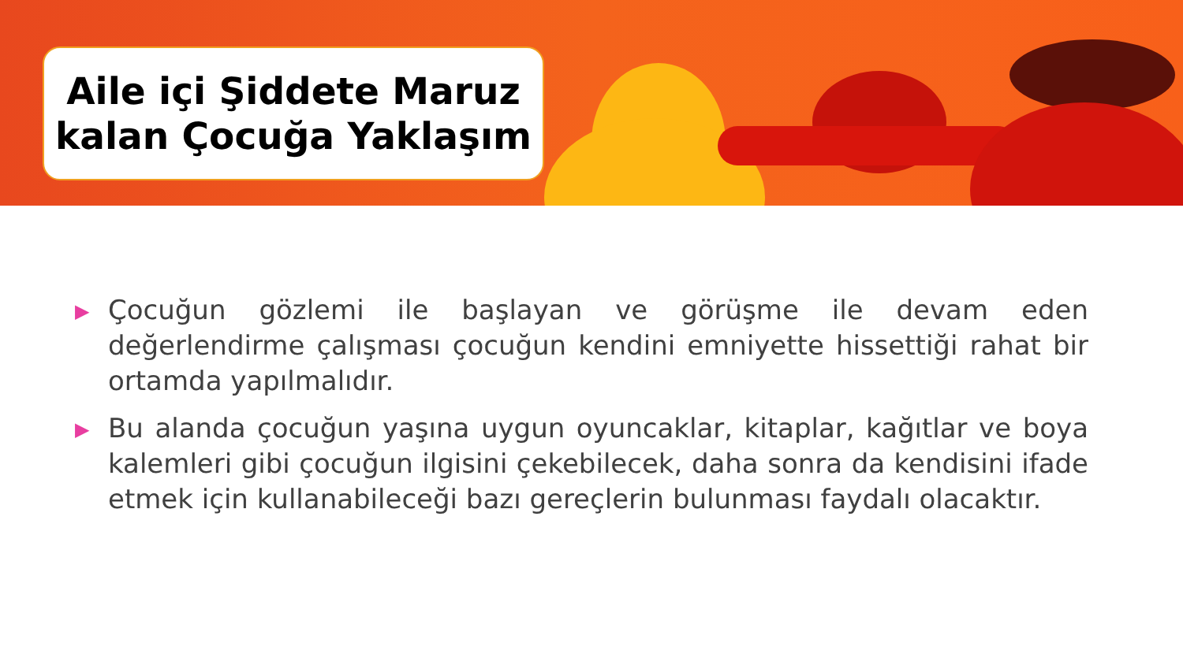Aile içi Şiddete Maruz
kalan Çocuğa Yaklaşım
▶ Çocuğun gözlemi ile başlayan ve görüşme ile devam eden değerlendirme çalışması çocuğun kendini emniyette hissettiği rahat bir ortamda yapılmalıdır.
▶ Bu alanda çocuğun yaşına uygun oyuncaklar, kitaplar, kağıtlar ve boya kalemleri gibi çocuğun ilgisini çekebilecek, daha sonra da kendisini ifade etmek için kullanabileceği bazı gereçlerin bulunması faydalı olacaktır.